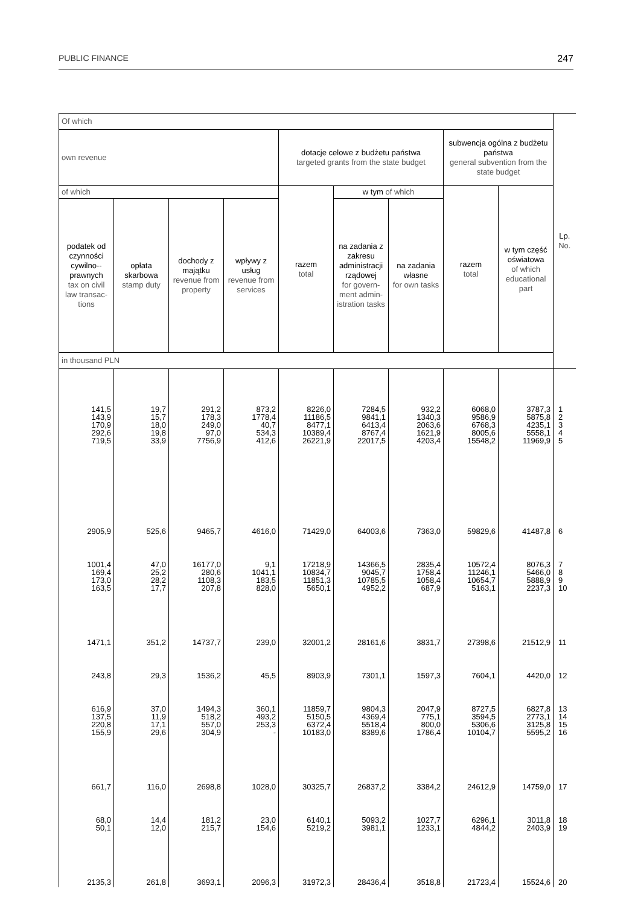PUBLIC FINANCE 247
| Of which | | | | | | | | | Lp. No. |
| --- | --- | --- | --- | --- | --- | --- | --- | --- | --- |
| own revenue | | | | dotacje celowe z budżetu państwa targeted grants from the state budget | | | subwencja ogólna z budżetu państwa general subvention from the state budget | | |
| of which | | | | razem total | w tym of which | | razem total | w tym część oświatowa of which educational part | |
| podatek od czynności cywilno--prawnych tax on civil law transac-tions | opłata skarbowa stamp duty | dochody z majątku revenue from property | wpływy z usług revenue from services | | na zadania z zakresu administracji rządowej for govern-ment admin-istration tasks | na zadania własne for own tasks | | | |
| in thousand PLN | | | | | | | | | |
| 141,5 143,9 170,9 292,6 719,5 | 19,7 15,7 18,0 19,8 33,9 | 291,2 178,3 249,0 97,0 7756,9 | 873,2 1778,4 40,7 534,3 412,6 | 8226,0 11186,5 8477,1 10389,4 26221,9 | 7284,5 9841,1 6413,4 8767,4 22017,5 | 932,2 1340,3 2063,6 1621,9 4203,4 | 6068,0 9586,9 6768,3 8005,6 15548,2 | 3787,3 5875,8 4235,1 5558,1 11969,9 | 1 2 3 4 5 |
| 2905,9 | 525,6 | 9465,7 | 4616,0 | 71429,0 | 64003,6 | 7363,0 | 59829,6 | 41487,8 | 6 |
| 1001,4 169,4 173,0 163,5 | 47,0 25,2 28,2 17,7 | 16177,0 280,6 1108,3 207,8 | 9,1 1041,1 183,5 828,0 | 17218,9 10834,7 11851,3 5650,1 | 14366,5 9045,7 10785,5 4952,2 | 2835,4 1758,4 1058,4 687,9 | 10572,4 11246,1 10654,7 5163,1 | 8076,3 5466,0 5888,9 2237,3 | 7 8 9 10 |
| 1471,1 | 351,2 | 14737,7 | 239,0 | 32001,2 | 28161,6 | 3831,7 | 27398,6 | 21512,9 | 11 |
| 243,8 | 29,3 | 1536,2 | 45,5 | 8903,9 | 7301,1 | 1597,3 | 7604,1 | 4420,0 | 12 |
| 616,9 137,5 220,8 155,9 | 37,0 11,9 17,1 29,6 | 1494,3 518,2 557,0 304,9 | 360,1 493,2 253,3 - | 11859,7 5150,5 6372,4 10183,0 | 9804,3 4369,4 5518,4 8389,6 | 2047,9 775,1 800,0 1786,4 | 8727,5 3594,5 5306,6 10104,7 | 6827,8 2773,1 3125,8 5595,2 | 13 14 15 16 |
| 661,7 | 116,0 | 2698,8 | 1028,0 | 30325,7 | 26837,2 | 3384,2 | 24612,9 | 14759,0 | 17 |
| 68,0 50,1 | 14,4 12,0 | 181,2 215,7 | 23,0 154,6 | 6140,1 5219,2 | 5093,2 3981,1 | 1027,7 1233,1 | 6296,1 4844,2 | 3011,8 2403,9 | 18 19 |
| 2135,3 | 261,8 | 3693,1 | 2096,3 | 31972,3 | 28436,4 | 3518,8 | 21723,4 | 15524,6 | 20 |